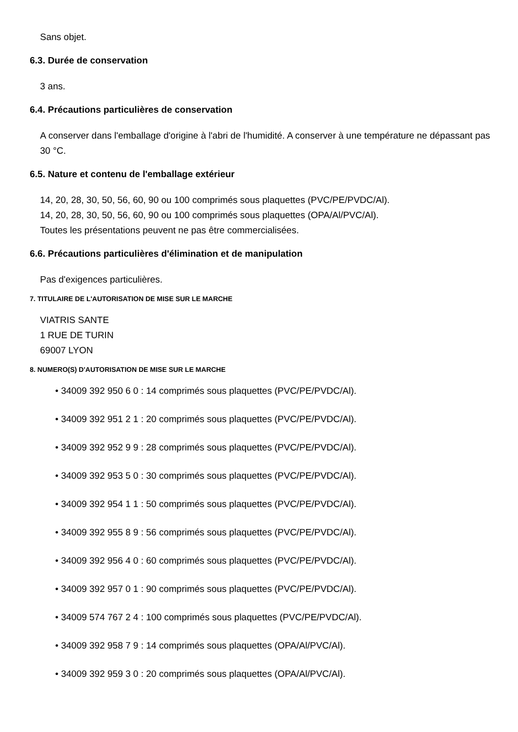Sans objet.
6.3. Durée de conservation
3 ans.
6.4. Précautions particulières de conservation
A conserver dans l'emballage d'origine à l'abri de l'humidité. A conserver à une température ne dépassant pas 30 °C.
6.5. Nature et contenu de l'emballage extérieur
14, 20, 28, 30, 50, 56, 60, 90 ou 100 comprimés sous plaquettes (PVC/PE/PVDC/Al).
14, 20, 28, 30, 50, 56, 60, 90 ou 100 comprimés sous plaquettes (OPA/Al/PVC/Al).
Toutes les présentations peuvent ne pas être commercialisées.
6.6. Précautions particulières d'élimination et de manipulation
Pas d'exigences particulières.
7. TITULAIRE DE L'AUTORISATION DE MISE SUR LE MARCHE
VIATRIS SANTE
1 RUE DE TURIN
69007 LYON
8. NUMERO(S) D'AUTORISATION DE MISE SUR LE MARCHE
• 34009 392 950 6 0 : 14 comprimés sous plaquettes (PVC/PE/PVDC/Al).
• 34009 392 951 2 1 : 20 comprimés sous plaquettes (PVC/PE/PVDC/Al).
• 34009 392 952 9 9 : 28 comprimés sous plaquettes (PVC/PE/PVDC/Al).
• 34009 392 953 5 0 : 30 comprimés sous plaquettes (PVC/PE/PVDC/Al).
• 34009 392 954 1 1 : 50 comprimés sous plaquettes (PVC/PE/PVDC/Al).
• 34009 392 955 8 9 : 56 comprimés sous plaquettes (PVC/PE/PVDC/Al).
• 34009 392 956 4 0 : 60 comprimés sous plaquettes (PVC/PE/PVDC/Al).
• 34009 392 957 0 1 : 90 comprimés sous plaquettes (PVC/PE/PVDC/Al).
• 34009 574 767 2 4 : 100 comprimés sous plaquettes (PVC/PE/PVDC/Al).
• 34009 392 958 7 9 : 14 comprimés sous plaquettes (OPA/Al/PVC/Al).
• 34009 392 959 3 0 : 20 comprimés sous plaquettes (OPA/Al/PVC/Al).